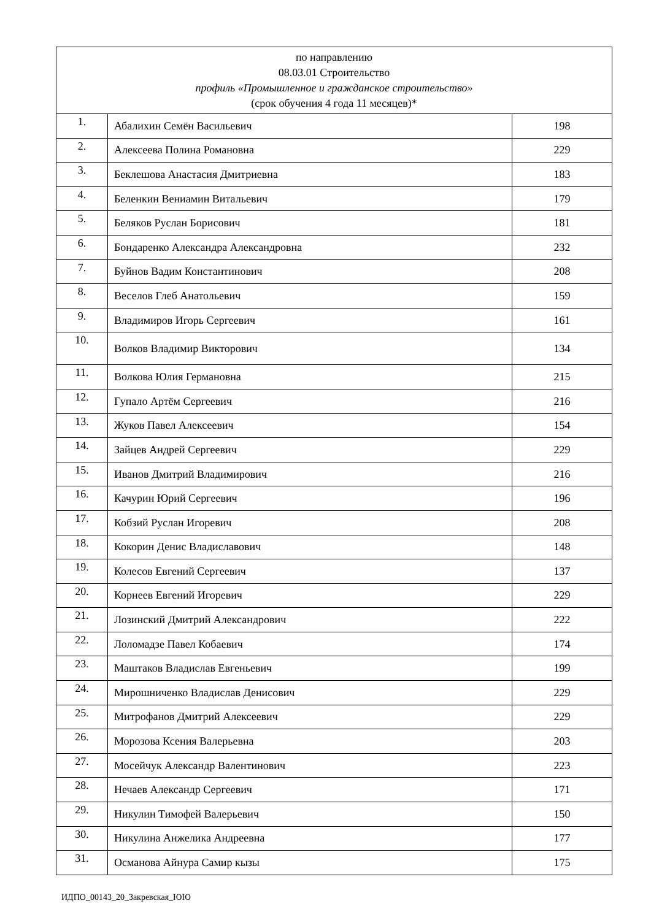| по направлению 08.03.01 Строительство профиль «Промышленное и гражданское строительство» (срок обучения 4 года 11 месяцев)* | | |
| --- | --- | --- |
| 1. | Абалихин Семён Васильевич | 198 |
| 2. | Алексеева Полина Романовна | 229 |
| 3. | Беклешова Анастасия Дмитриевна | 183 |
| 4. | Беленкин Вениамин Витальевич | 179 |
| 5. | Беляков Руслан Борисович | 181 |
| 6. | Бондаренко Александра Александровна | 232 |
| 7. | Буйнов Вадим Константинович | 208 |
| 8. | Веселов Глеб Анатольевич | 159 |
| 9. | Владимиров Игорь Сергеевич | 161 |
| 10. | Волков Владимир Викторович | 134 |
| 11. | Волкова Юлия Германовна | 215 |
| 12. | Гупало Артём Сергеевич | 216 |
| 13. | Жуков Павел Алексеевич | 154 |
| 14. | Зайцев Андрей Сергеевич | 229 |
| 15. | Иванов Дмитрий Владимирович | 216 |
| 16. | Качурин Юрий Сергеевич | 196 |
| 17. | Кобзий Руслан Игоревич | 208 |
| 18. | Кокорин Денис Владиславович | 148 |
| 19. | Колесов Евгений Сергеевич | 137 |
| 20. | Корнеев Евгений Игоревич | 229 |
| 21. | Лозинский Дмитрий Александрович | 222 |
| 22. | Лоломадзе Павел Кобаевич | 174 |
| 23. | Маштаков Владислав Евгеньевич | 199 |
| 24. | Мирошниченко Владислав Денисович | 229 |
| 25. | Митрофанов Дмитрий Алексеевич | 229 |
| 26. | Морозова Ксения Валерьевна | 203 |
| 27. | Мосейчук Александр Валентинович | 223 |
| 28. | Нечаев Александр Сергеевич | 171 |
| 29. | Никулин Тимофей Валерьевич | 150 |
| 30. | Никулина Анжелика Андреевна | 177 |
| 31. | Османова Айнура Самир кызы | 175 |
ИДПО_00143_20_Закревская_ЮЮ